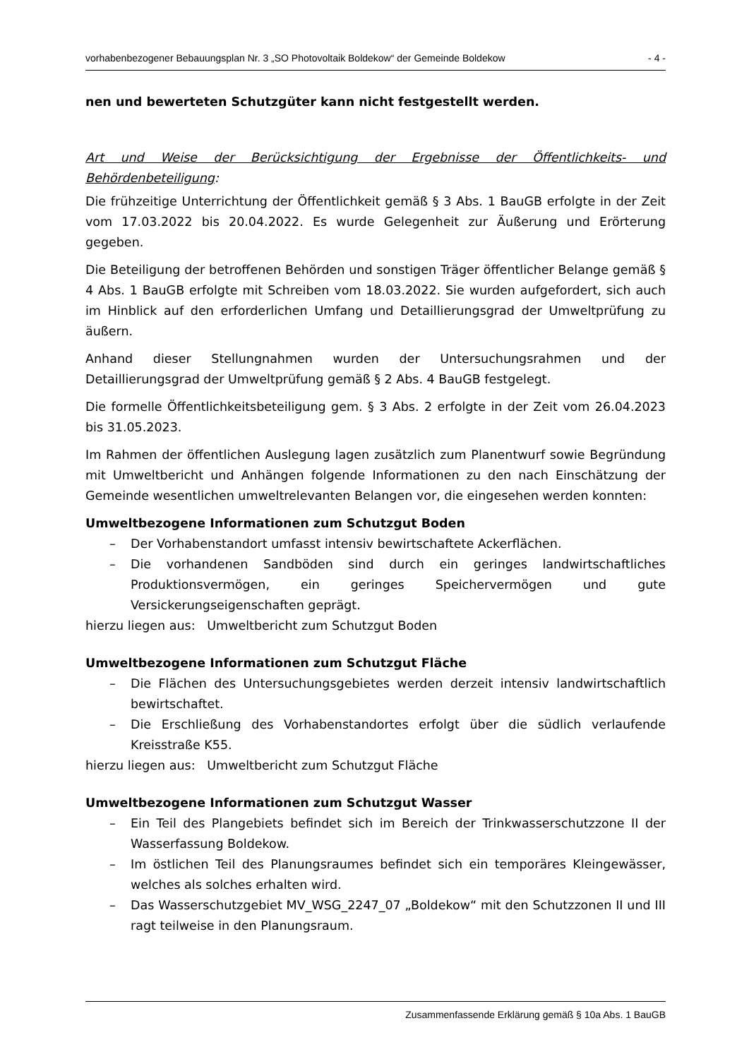vorhabenbezogener Bebauungsplan Nr. 3 „SO Photovoltaik Boldekow“ der Gemeinde Boldekow - 4 -
nen und bewerteten Schutzgüter kann nicht festgestellt werden.
Art und Weise der Berücksichtigung der Ergebnisse der Öffentlichkeits- und Behördenbeteiligung:
Die frühzeitige Unterrichtung der Öffentlichkeit gemäß § 3 Abs. 1 BauGB erfolgte in der Zeit vom 17.03.2022 bis 20.04.2022. Es wurde Gelegenheit zur Äußerung und Erörterung gegeben.
Die Beteiligung der betroffenen Behörden und sonstigen Träger öffentlicher Belange gemäß § 4 Abs. 1 BauGB erfolgte mit Schreiben vom 18.03.2022. Sie wurden aufgefordert, sich auch im Hinblick auf den erforderlichen Umfang und Detaillierungsgrad der Umweltprüfung zu äußern.
Anhand dieser Stellungnahmen wurden der Untersuchungsrahmen und der Detaillierungsgrad der Umweltprüfung gemäß § 2 Abs. 4 BauGB festgelegt.
Die formelle Öffentlichkeitsbeteiligung gem. § 3 Abs. 2 erfolgte in der Zeit vom 26.04.2023 bis 31.05.2023.
Im Rahmen der öffentlichen Auslegung lagen zusätzlich zum Planentwurf sowie Begründung mit Umweltbericht und Anhängen folgende Informationen zu den nach Einschätzung der Gemeinde wesentlichen umweltrelevanten Belangen vor, die eingesehen werden konnten:
Umweltbezogene Informationen zum Schutzgut Boden
– Der Vorhabenstandort umfasst intensiv bewirtschaftete Ackerflächen.
– Die vorhandenen Sandböden sind durch ein geringes landwirtschaftliches Produktionsvermögen, ein geringes Speichervermögen und gute Versickerungseigenschaften geprägt.
hierzu liegen aus: Umweltbericht zum Schutzgut Boden
Umweltbezogene Informationen zum Schutzgut Fläche
– Die Flächen des Untersuchungsgebietes werden derzeit intensiv landwirtschaftlich bewirtschaftet.
– Die Erschließung des Vorhabenstandortes erfolgt über die südlich verlaufende Kreisstraße K55.
hierzu liegen aus: Umweltbericht zum Schutzgut Fläche
Umweltbezogene Informationen zum Schutzgut Wasser
– Ein Teil des Plangebiets befindet sich im Bereich der Trinkwasserschutzzone II der Wasserfassung Boldekow.
– Im östlichen Teil des Planungsraumes befindet sich ein temporäres Kleingewässer, welches als solches erhalten wird.
– Das Wasserschutzgebiet MV_WSG_2247_07 „Boldekow“ mit den Schutzzonen II und III ragt teilweise in den Planungsraum.
Zusammenfassende Erklärung gemäß § 10a Abs. 1 BauGB